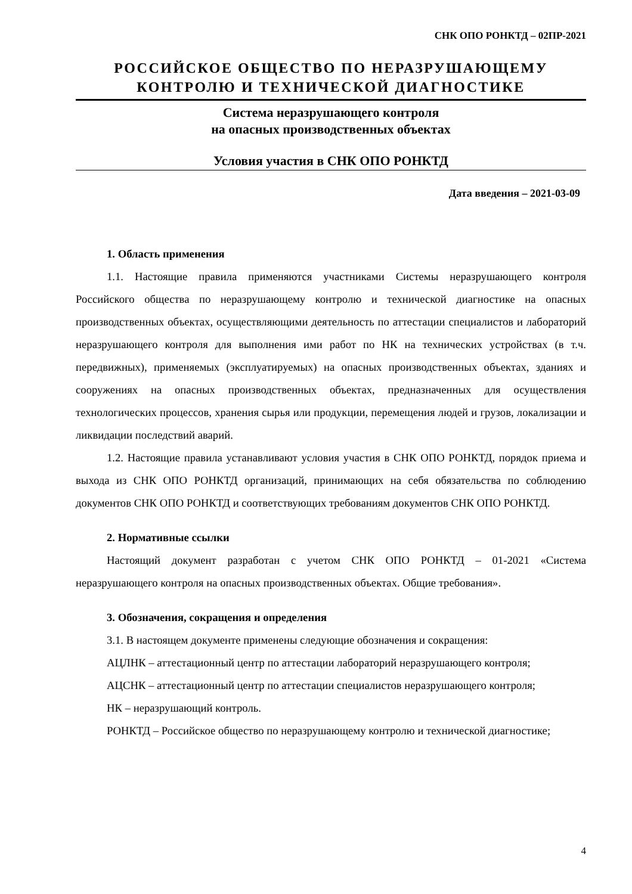СНК ОПО РОНКТД – 02ПР-2021
РОССИЙСКОЕ ОБЩЕСТВО ПО НЕРАЗРУШАЮЩЕМУ
КОНТРОЛЮ И ТЕХНИЧЕСКОЙ ДИАГНОСТИКЕ
Система неразрушающего контроля
на опасных производственных объектах
Условия участия в СНК ОПО РОНКТД
Дата введения – 2021-03-09
1. Область применения
1.1. Настоящие правила применяются участниками Системы неразрушающего контроля Российского общества по неразрушающему контролю и технической диагностике на опасных производственных объектах, осуществляющими деятельность по аттестации специалистов и лабораторий неразрушающего контроля для выполнения ими работ по НК на технических устройствах (в т.ч. передвижных), применяемых (эксплуатируемых) на опасных производственных объектах, зданиях и сооружениях на опасных производственных объектах, предназначенных для осуществления технологических процессов, хранения сырья или продукции, перемещения людей и грузов, локализации и ликвидации последствий аварий.
1.2. Настоящие правила устанавливают условия участия в СНК ОПО РОНКТД, порядок приема и выхода из СНК ОПО РОНКТД организаций, принимающих на себя обязательства по соблюдению документов СНК ОПО РОНКТД и соответствующих требованиям документов СНК ОПО РОНКТД.
2. Нормативные ссылки
Настоящий документ разработан с учетом СНК ОПО РОНКТД – 01-2021 «Система неразрушающего контроля на опасных производственных объектах. Общие требования».
3. Обозначения, сокращения и определения
3.1. В настоящем документе применены следующие обозначения и сокращения:
АЦЛНК – аттестационный центр по аттестации лабораторий неразрушающего контроля;
АЦСНК – аттестационный центр по аттестации специалистов неразрушающего контроля;
НК – неразрушающий контроль.
РОНКТД – Российское общество по неразрушающему контролю и технической диагностике;
4